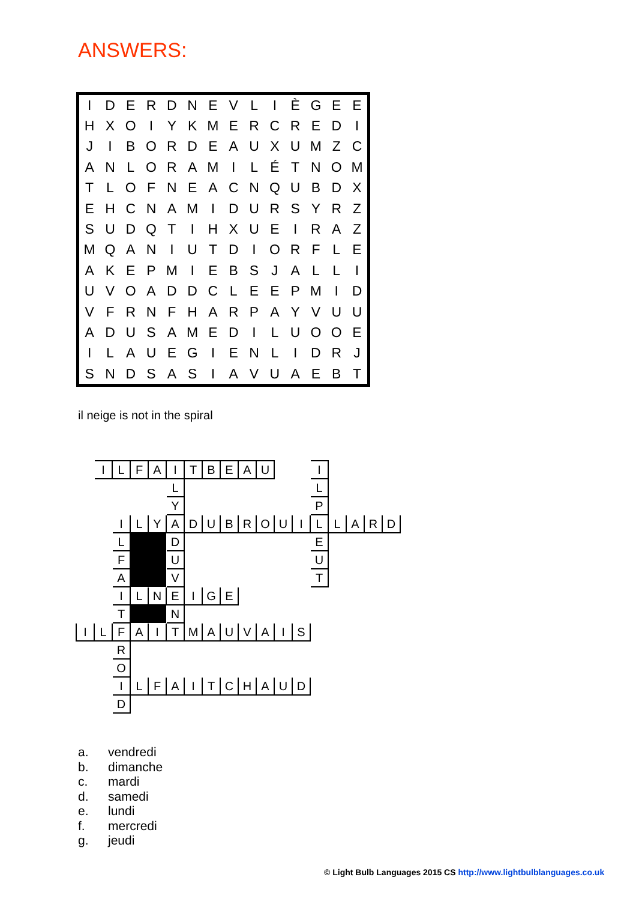ANSWERS:
| I | D | E | R | D | N | E | V | L | I | È | G | E | E |
| H | X | O | I | Y | K | M | E | R | C | R | E | D | I |
| J | I | B | O | R | D | E | A | U | X | U | M | Z | C |
| A | N | L | O | R | A | M | I | L | É | T | N | O | M |
| T | L | O | F | N | E | A | C | N | Q | U | B | D | X |
| E | H | C | N | A | M | I | D | U | R | S | Y | R | Z |
| S | U | D | Q | T | I | H | X | U | E | I | R | A | Z |
| M | Q | A | N | I | U | T | D | I | O | R | F | L | E |
| A | K | E | P | M | I | E | B | S | J | A | L | L | I |
| U | V | O | A | D | D | C | L | E | E | P | M | I | D |
| V | F | R | N | F | H | A | R | P | A | Y | V | U | U |
| A | D | U | S | A | M | E | D | I | L | U | O | O | E |
| I | L | A | U | E | G | I | E | N | L | I | D | R | J |
| S | N | D | S | A | S | I | A | V | U | A | E | B | T |
il neige is not in the spiral
| | I | L | F | A | I | T | B | E | A | U | | | I | | | | |
| | | | | | L | | | | | | | | L | | | | |
| | | | | | Y | | | | | | | | P | | | | |
| | | I | L | Y | A | D | U | B | R | O | U | I | L | L | A | R | D |
| | | L | | | D | | | | | | | | E | | | | |
| | | F | | | U | | | | | | | | U | | | | |
| | | A | | | V | | | | | | | | T | | | | |
| | | I | L | N | E | I | G | E | | | | | | | | | |
| | | T | | | N | | | | | | | | | | | | |
| I | L | F | A | I | T | M | A | U | V | A | I | S | | | | | |
| | | R | | | | | | | | | | | | | | | |
| | | O | | | | | | | | | | | | | | | |
| | | I | L | F | A | I | T | C | H | A | U | D | | | | | |
| | | D | | | | | | | | | | | | | | | |
a. vendredi
b. dimanche
c. mardi
d. samedi
e. lundi
f. mercredi
g. jeudi
© Light Bulb Languages 2015 CS http://www.lightbulblanguages.co.uk